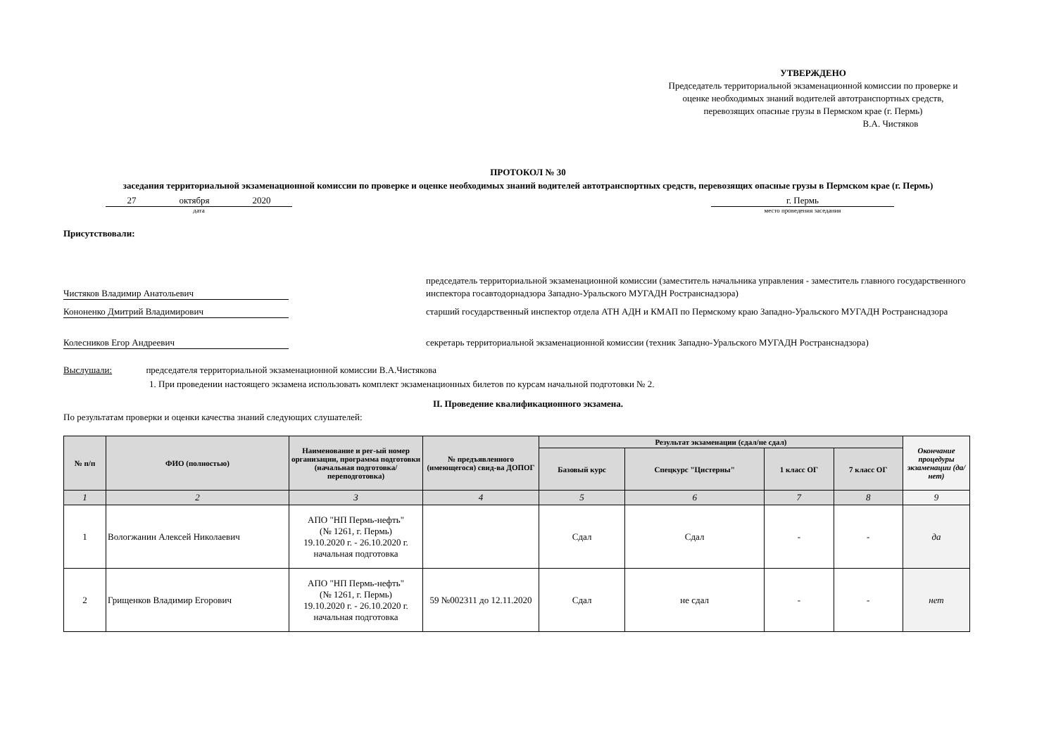УТВЕРЖДЕНО
Председатель территориальной экзаменационной комиссии по проверке и
оценке необходимых знаний водителей автотранспортных средств,
перевозящих опасные грузы в Пермском крае (г. Пермь)
В.А. Чистяков
ПРОТОКОЛ № 30
заседания территориальной экзаменационной комиссии по проверке и оценке необходимых знаний водителей автотранспортных средств, перевозящих опасные грузы в Пермском крае (г. Пермь)
27 октября 2020
дата
г. Пермь
место проведения заседания
Присутствовали:
Чистяков Владимир Анатольевич
председатель территориальной экзаменационной комиссии (заместитель начальника управления - заместитель главного государственного инспектора госавтодорнадзора Западно-Уральского МУГАДН Ространснадзора)
Кононенко Дмитрий Владимирович
старший государственный инспектор отдела АТН АДН и КМАП по Пермскому краю Западно-Уральского МУГАДН Ространснадзора
Колесников Егор Андреевич
секретарь территориальной экзаменационной комиссии (техник Западно-Уральского МУГАДН Ространснадзора)
Выслушали: председателя территориальной экзаменационной комиссии В.А.Чистякова
1. При проведении настоящего экзамена использовать комплект экзаменационных билетов по курсам начальной подготовки № 2.
II. Проведение квалификационного экзамена.
По результатам проверки и оценки качества знаний следующих слушателей:
| № п/п | ФИО (полностью) | Наименование и рег-ый номер организации, программа подготовки (начальная подготовка/переподготовка) | № предъявленного (имеющегося) свид-ва ДОПОГ | Результат экзаменации (сдал/не сдал) | | | | Окончание процедуры экзаменации (да/нет) |
| --- | --- | --- | --- | --- | --- | --- | --- | --- |
| | | | | Базовый курс | Спецкурс "Цистерны" | 1 класс ОГ | 7 класс ОГ | |
| 1 | 2 | 3 | 4 | 5 | 6 | 7 | 8 | 9 |
| 1 | Вологжанин Алексей Николаевич | АПО "НП Пермь-нефть" (№ 1261, г. Пермь) 19.10.2020 г. - 26.10.2020 г. начальная подготовка | | Сдал | Сдал | - | - | да |
| 2 | Грищенков Владимир Егорович | АПО "НП Пермь-нефть" (№ 1261, г. Пермь) 19.10.2020 г. - 26.10.2020 г. начальная подготовка | 59 №002311 до 12.11.2020 | Сдал | не сдал | - | - | нет |